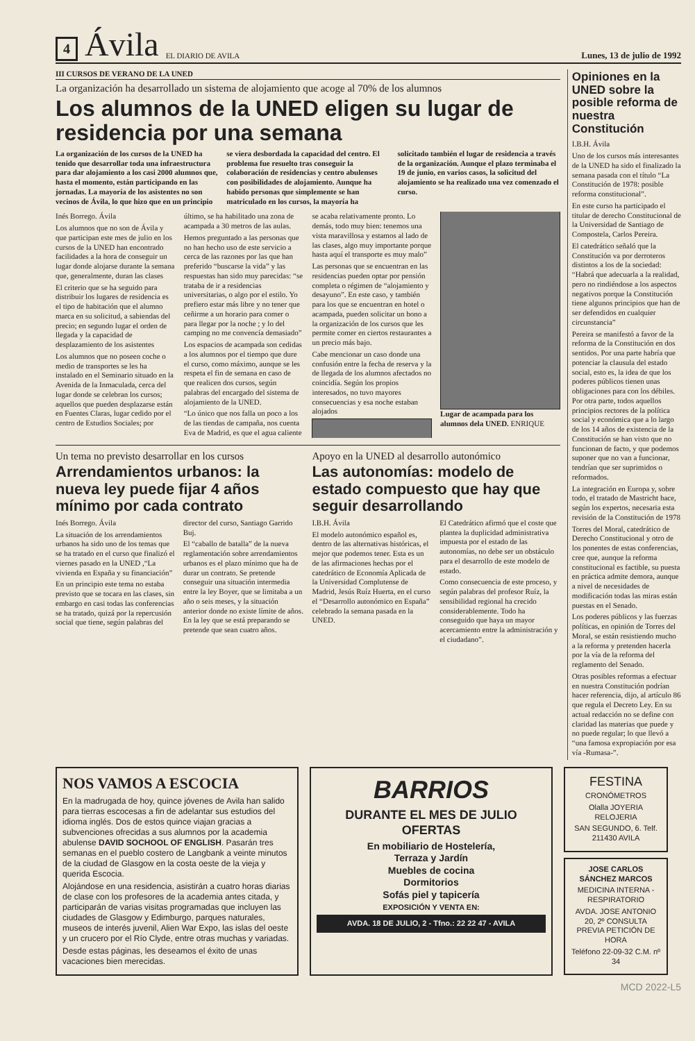4 Ávila EL DIARIO DE AVILA Lunes, 13 de julio de 1992
III CURSOS DE VERANO DE LA UNED
La organización ha desarrollado un sistema de alojamiento que acoge al 70% de los alumnos
Los alumnos de la UNED eligen su lugar de residencia por una semana
La organización de los cursos de la UNED ha tenido que desarrollar toda una infraestructura para dar alojamiento a los casi 2000 alumnos que, hasta el momento, están participando en las jornadas. La mayoría de los asistentes no son vecinos de Ávila, lo que hizo que en un principio se viera desbordada la capacidad del centro. El problema fue resuelto tras conseguir la colaboración de residencias y centro abulenses con posibilidades de alojamiento. Aunque ha habido personas que simplemente se han matriculado en los cursos, la mayoría ha solicitado también el lugar de residencia a través de la organización. Aunque el plazo terminaba el 19 de junio, en varios casos, la solicitud del alojamiento se ha realizado una vez comenzado el curso.
Inés Borrego. Ávila
Los alumnos que no son de Ávila y que participan este mes de julio en los cursos de la UNED han encontrado facilidades a la hora de conseguir un lugar donde alojarse durante la semana que, generalmente, duran las clases
El criterio que se ha seguido para distribuir los lugares de residencia es el tipo de habitación que el alumno marca en su solicitud, a sabiendas del precio; en segundo lugar el orden de llegada y la capacidad de desplazamiento de los asistentes
Los alumnos que no poseen coche o medio de transportes se les ha instalado en el Seminario situado en la Avenida de la Inmaculada, cerca del lugar donde se celebran los cursos; aquellos que pueden desplazarse están en Fuentes Claras, lugar cedido por el centro de Estudios Sociales; por último, se ha habilitado una zona de acampada a 30 metros de las aulas.
Hemos preguntado a las personas que no han hecho uso de este servicio a cerca de las razones por las que han preferido “buscarse la vida” y las respuestas han sido muy parecidas: “se trataba de ir a residencias universitarias, o algo por el estilo. Yo prefiero estar más libre y no tener que ceñirme a un horario para comer o para llegar por la noche ; y lo del camping no me convencía demasiado”
Los espacios de acampada son cedidas a los alumnos por el tiempo que dure el curso, como máximo, aunque se les respeta el fin de semana en caso de que realicen dos cursos, según palabras del encargado del sistema de alojamiento de la UNED.
“Lo único que nos falla un poco a los de las tiendas de campaña, nos cuenta Eva de Madrid, es que el agua caliente se acaba relativamente pronto. Lo demás, todo muy bien: tenemos una vista maravillosa y estamos al lado de las clases, algo muy importante porque hasta aquí el transporte es muy malo”
Las personas que se encuentran en las residencias pueden optar por pensión completa o régimen de “alojamiento y desayuno”. En este caso, y también para los que se encuentran en hotel o acampada, pueden solicitar un bono a la organización de los cursos que les permite comer en ciertos restaurantes a un precio más bajo.
Cabe mencionar un caso donde una confusión entre la fecha de reserva y la de llegada de los alumnos afectados no coincidía. Según los propios interesados, no tuvo mayores consecuencias y esa noche estaban alojados
Lugar de acampada para los alumnos dela UNED. ENRIQUE
Un tema no previsto desarrollar en los cursos
Arrendamientos urbanos: la nueva ley puede fijar 4 años mínimo por cada contrato
Inés Borrego. Ávila
La situación de los arrendamientos urbanos ha sido uno de los temas que se ha tratado en el curso que finalizó el viernes pasado en la UNED ,“La vivienda en España y su financiación”
En un principio este tema no estaba previsto que se tocara en las clases, sin embargo en casi todas las conferencias se ha tratado, quizá por la repercusión social que tiene, según palabras del director del curso, Santiago Garrido Buj.
El “caballo de batalla” de la nueva reglamentación sobre arrendamientos urbanos es el plazo mínimo que ha de durar un contrato. Se pretende conseguir una situación intermedia entre la ley Boyer, que se limitaba a un año o seis meses, y la situación anterior donde no existe límite de años. En la ley que se está preparando se pretende que sean cuatro años.
Apoyo en la UNED al desarrollo autonómico
Las autonomías: modelo de estado compuesto que hay que seguir desarrollando
I.B.H. Ávila
El modelo autonómico español es, dentro de las alternativas históricas, el mejor que podemos tener. Esta es un de las afirmaciones hechas por el catedrático de Economía Aplicada de la Universidad Complutense de Madrid, Jesús Ruíz Huerta, en el curso el “Desarrollo autonómico en España” celebrado la semana pasada en la UNED.
El Catedrático afirmó que el coste que plantea la duplicidad administrativa impuesta por el estado de las autonomías, no debe ser un obstáculo para el desarrollo de este modelo de estado.
Como consecuencia de este proceso, y según palabras del profesor Ruíz, la sensibilidad regional ha crecido considerablemente. Todo ha conseguido que haya un mayor acercamiento entre la administración y el ciudadano”.
Opiniones en la UNED sobre la posible reforma de nuestra Constitución
I.B.H. Ávila
Uno de los cursos más interesantes de la UNED ha sido el finalizado la semana pasada con el título “La Constitución de 1978: posible reforma constitucional”.
En este curso ha participado el titular de derecho Constitucional de la Universidad de Santiago de Compostela, Carlos Pereira.
El catedrático señaló que la Constitución va por derroteros distintos a los de la sociedad: “Habrá que adecuarla a la realidad, pero no rindiéndose a los aspectos negativos porque la Constitución tiene algunos principios que han de ser defendidos en cualquier circunstancia”
Pereira se manifestó a favor de la reforma de la Constitución en dos sentidos. Por una parte habría que potenciar la clausula del estado social, esto es, la idea de que los poderes públicos tienen unas obligaciones para con los débiles. Por otra parte, todos aquellos principios rectores de la política social y económica que a lo largo de los 14 años de existencia de la Constitución se han visto que no funcionan de facto, y que podemos suponer que no van a funcionar, tendrían que ser suprimidos o reformados.
La integración en Europa y, sobre todo, el tratado de Mastricht hace, según los expertos, necesaria esta revisión de la Constitución de 1978
Torres del Moral, catedrático de Derecho Constitucional y otro de los ponentes de estas conferencias, cree que, aunque la reforma constitucional es factible, su puesta en práctica admite demora, aunque a nivel de necesidades de modificación todas las miras están puestas en el Senado.
Los poderes públicos y las fuerzas políticas, en opinión de Torres del Moral, se están resistiendo mucho a la reforma y pretenden hacerla por la vía de la reforma del reglamento del Senado.
Otras posibles reformas a efectuar en nuestra Constitución podrían hacer referencia, dijo, al artículo 86 que regula el Decreto Ley. En su actual redacción no se define con claridad las materias que puede y no puede regular; lo que llevó a “una famosa expropiación por esa vía -Rumasa-”.
NOS VAMOS A ESCOCIA
En la madrugada de hoy, quince jóvenes de Avila han salido para tierras escocesas a fin de adelantar sus estudios del idioma inglés. Dos de estos quince viajan gracias a subvenciones ofrecidas a sus alumnos por la academia abulense DAVID SOCHOOL OF ENGLISH. Pasarán tres semanas en el pueblo costero de Langbank a veinte minutos de la ciudad de Glasgow en la costa oeste de la vieja y querida Escocia.
Alojándose en una residencia, asistirán a cuatro horas diarias de clase con los profesores de la academia antes citada, y participarán de varias visitas programadas que incluyen las ciudades de Glasgow y Edimburgo, parques naturales, museos de interés juvenil, Alien War Expo, las islas del oeste y un crucero por el Río Clyde, entre otras muchas y variadas.
Desde estas páginas, les deseamos el éxito de unas vacaciones bien merecidas.
BARRIOS
DURANTE EL MES DE JULIO OFERTAS
En mobiliario de Hostelería,
Terraza y Jardín
Muebles de cocina
Dormitorios
Sofás piel y tapicería
EXPOSICIÓN Y VENTA EN:
AVDA. 18 DE JULIO, 2 - Tfno.: 22 22 47 - AVILA
FESTINA
CRONÓMETROS
Olalla JOYERIA RELOJERIA
SAN SEGUNDO, 6. Telf. 211430 AVILA
JOSE CARLOS SÁNCHEZ MARCOS
MEDICINA INTERNA - RESPIRATORIO
AVDA. JOSE ANTONIO 20, 2º CONSULTA PREVIA PETICIÓN DE HORA
Teléfono 22-09-32 C.M. nº 34
MCD 2022-L5